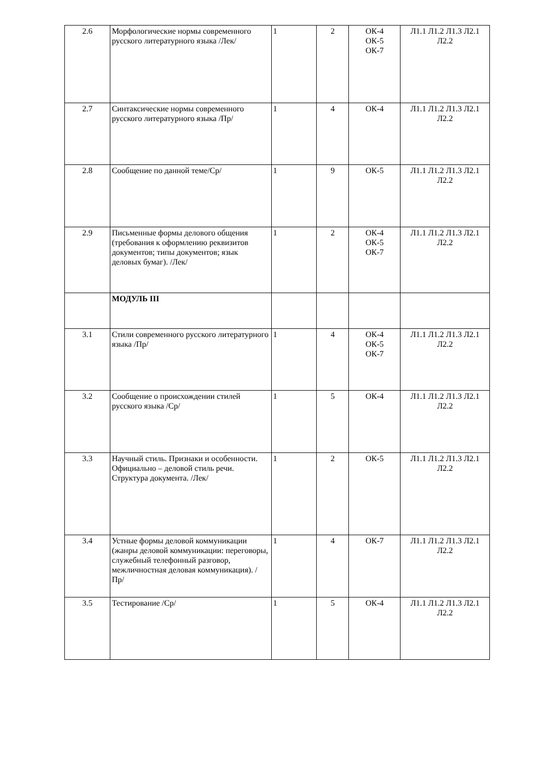| 2.6 | Морфологические нормы современного русского литературного языка /Лек/ | 1 | 2 | ОК-4 ОК-5 ОК-7 | Л1.1 Л1.2 Л1.3 Л2.1 Л2.2 |
| 2.7 | Синтаксические нормы современного русского литературного языка /Пр/ | 1 | 4 | ОК-4 | Л1.1 Л1.2 Л1.3 Л2.1 Л2.2 |
| 2.8 | Сообщение по данной теме/Ср/ | 1 | 9 | ОК-5 | Л1.1 Л1.2 Л1.3 Л2.1 Л2.2 |
| 2.9 | Письменные формы делового общения (требования к оформлению реквизитов документов; типы документов; язык деловых бумаг). /Лек/ | 1 | 2 | ОК-4 ОК-5 ОК-7 | Л1.1 Л1.2 Л1.3 Л2.1 Л2.2 |
| | МОДУЛЬ III | | | | |
| 3.1 | Стили современного русского литературного языка /Пр/ | 1 | 4 | ОК-4 ОК-5 ОК-7 | Л1.1 Л1.2 Л1.3 Л2.1 Л2.2 |
| 3.2 | Сообщение о происхождении стилей русского языка /Ср/ | 1 | 5 | ОК-4 | Л1.1 Л1.2 Л1.3 Л2.1 Л2.2 |
| 3.3 | Научный стиль. Признаки и особенности. Официально – деловой стиль речи. Структура документа. /Лек/ | 1 | 2 | ОК-5 | Л1.1 Л1.2 Л1.3 Л2.1 Л2.2 |
| 3.4 | Устные формы деловой коммуникации (жанры деловой коммуникации: переговоры, служебный телефонный разговор, межличностная деловая коммуникация). /Пр/ | 1 | 4 | ОК-7 | Л1.1 Л1.2 Л1.3 Л2.1 Л2.2 |
| 3.5 | Тестирование /Ср/ | 1 | 5 | ОК-4 | Л1.1 Л1.2 Л1.3 Л2.1 Л2.2 |